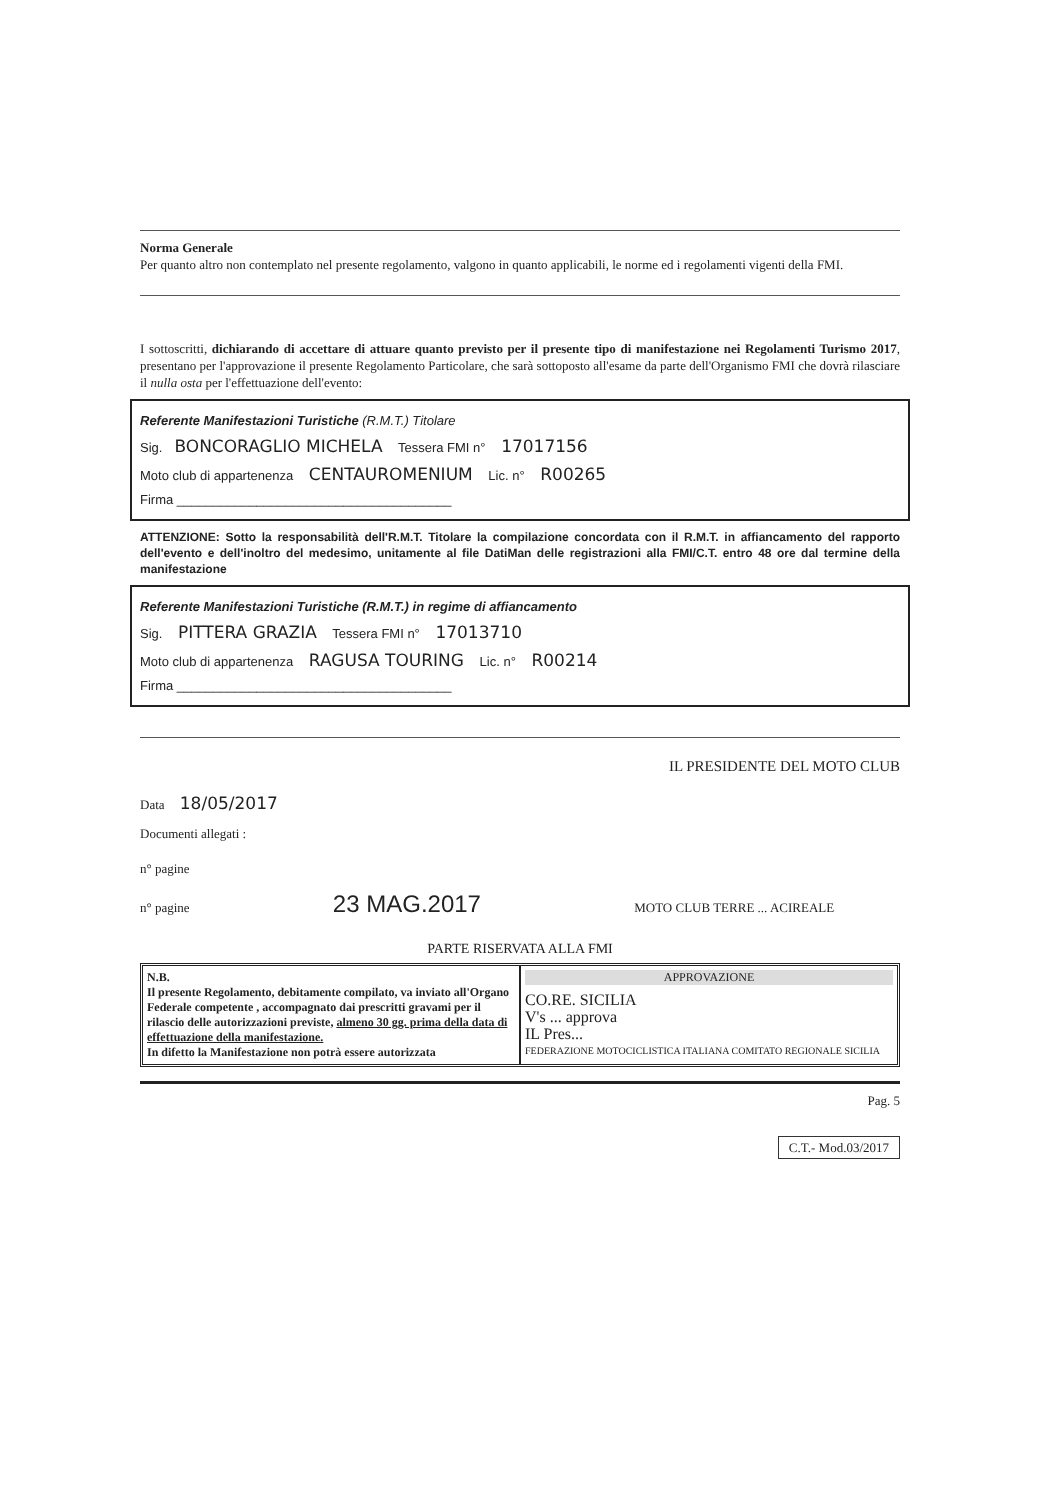Norma Generale
Per quanto altro non contemplato nel presente regolamento, valgono in quanto applicabili, le norme ed i regolamenti vigenti della FMI.
I sottoscritti, dichiarando di accettare di attuare quanto previsto per il presente tipo di manifestazione nei Regolamenti Turismo 2017, presentano per l'approvazione il presente Regolamento Particolare, che sarà sottoposto all'esame da parte dell'Organismo FMI che dovrà rilasciare il nulla osta per l'effettuazione dell'evento:
Referente Manifestazioni Turistiche (R.M.T.) Titolare
Sig. BONCORAGLIO MICHELA Tessera FMI n° 17017156
Moto club di appartenenza CENTAUROMENIUM Lic. n° R00265
Firma ______________________________________
ATTENZIONE: Sotto la responsabilità dell'R.M.T. Titolare la compilazione concordata con il R.M.T. in affiancamento del rapporto dell'evento e dell'inoltro del medesimo, unitamente al file DatiMan delle registrazioni alla FMI/C.T. entro 48 ore dal termine della manifestazione
Referente Manifestazioni Turistiche (R.M.T.) in regime di affiancamento
Sig. PITTERA GRAZIA Tessera FMI n° 17013710
Moto club di appartenenza RAGUSA TOURING Lic. n° R00214
Firma ______________________________________
IL PRESIDENTE DEL MOTO CLUB
Data 18/05/2017
Documenti allegati :
n° pagine
n° pagine 23 MAG.2017 MOTO CLUB TERRE ... ACIREALE
PARTE RISERVATA ALLA FMI
N.B.
Il presente Regolamento, debitamente compilato, va inviato all'Organo Federale competente , accompagnato dai prescritti gravami per il rilascio delle autorizzazioni previste, almeno 30 gg. prima della data di effettuazione della manifestazione.
In difetto la Manifestazione non potrà essere autorizzata
APPROVAZIONE
CO.RE. SICILIA
V's ... approva
IL Pres...
FEDERAZIONE MOTOCICLISTICA ITALIANA COMITATO REGIONALE SICILIA
Pag. 5
C.T.- Mod.03/2017